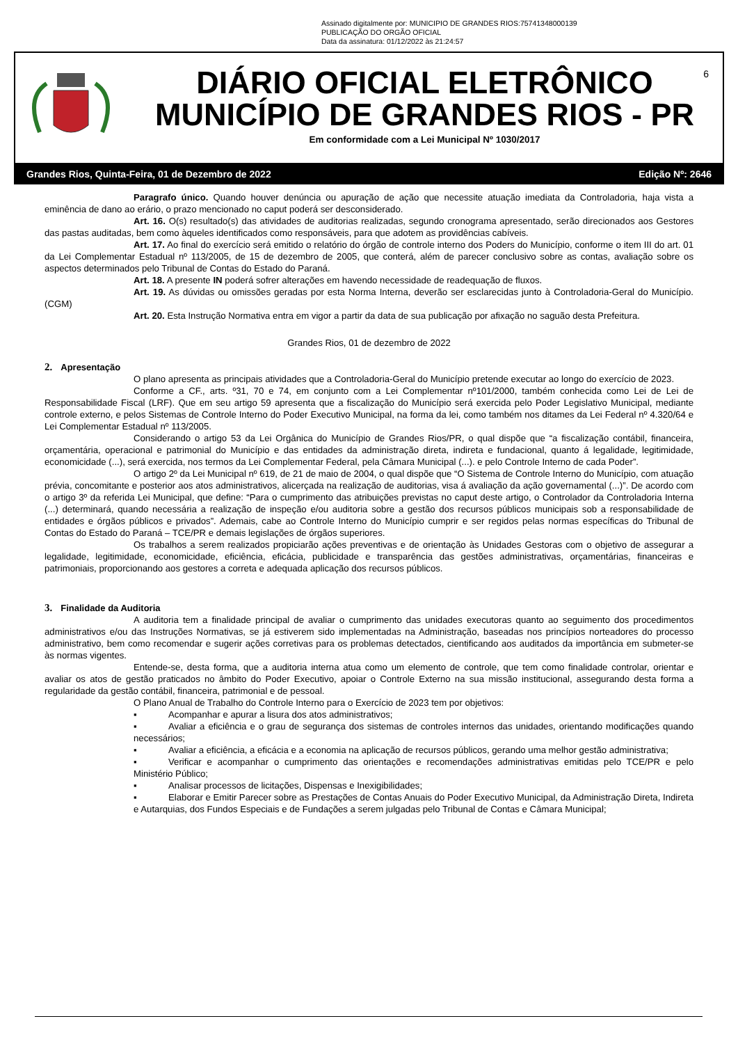Assinado digitalmente por: MUNICIPIO DE GRANDES RIOS:75741348000139
PUBLICAÇÃO DO ORGÃO OFICIAL
Data da assinatura: 01/12/2022 às 21:24:57
DIÁRIO OFICIAL ELETRÔNICO
MUNICÍPIO DE GRANDES RIOS - PR
Em conformidade com a Lei Municipal Nº 1030/2017
6
Grandes Rios, Quinta-Feira, 01 de Dezembro de 2022 Edição Nº: 2646
Paragrafo único. Quando houver denúncia ou apuração de ação que necessite atuação imediata da Controladoria, haja vista a eminência de dano ao erário, o prazo mencionado no caput poderá ser desconsiderado.
Art. 16. O(s) resultado(s) das atividades de auditorias realizadas, segundo cronograma apresentado, serão direcionados aos Gestores das pastas auditadas, bem como àqueles identificados como responsáveis, para que adotem as providências cabíveis.
Art. 17. Ao final do exercício será emitido o relatório do órgão de controle interno dos Poders do Município, conforme o item III do art. 01 da Lei Complementar Estadual nº 113/2005, de 15 de dezembro de 2005, que conterá, além de parecer conclusivo sobre as contas, avaliação sobre os aspectos determinados pelo Tribunal de Contas do Estado do Paraná.
Art. 18. A presente IN poderá sofrer alterações em havendo necessidade de readequação de fluxos.
Art. 19. As dúvidas ou omissões geradas por esta Norma Interna, deverão ser esclarecidas junto à Controladoria-Geral do Município. (CGM)
Art. 20. Esta Instrução Normativa entra em vigor a partir da data de sua publicação por afixação no saguão desta Prefeitura.
Grandes Rios, 01 de dezembro de 2022
2. Apresentação
O plano apresenta as principais atividades que a Controladoria-Geral do Município pretende executar ao longo do exercício de 2023.
Conforme a CF., arts. º31, 70 e 74, em conjunto com a Lei Complementar nº101/2000, também conhecida como Lei de Lei de Responsabilidade Fiscal (LRF). Que em seu artigo 59 apresenta que a fiscalização do Município será exercida pelo Poder Legislativo Municipal, mediante controle externo, e pelos Sistemas de Controle Interno do Poder Executivo Municipal, na forma da lei, como também nos ditames da Lei Federal nº 4.320/64 e Lei Complementar Estadual nº 113/2005.
Considerando o artigo 53 da Lei Orgânica do Município de Grandes Rios/PR, o qual dispõe que “a fiscalização contábil, financeira, orçamentária, operacional e patrimonial do Município e das entidades da administração direta, indireta e fundacional, quanto á legalidade, legitimidade, economicidade (...), será exercida, nos termos da Lei Complementar Federal, pela Câmara Municipal (...). e pelo Controle Interno de cada Poder”.
O artigo 2º da Lei Municipal nº 619, de 21 de maio de 2004, o qual dispõe que “O Sistema de Controle Interno do Município, com atuação prévia, concomitante e posterior aos atos administrativos, alicerçada na realização de auditorias, visa á avaliação da ação governamental (...)”. De acordo com o artigo 3º da referida Lei Municipal, que define: “Para o cumprimento das atribuições previstas no caput deste artigo, o Controlador da Controladoria Interna (...) determinará, quando necessária a realização de inspeção e/ou auditoria sobre a gestão dos recursos públicos municipais sob a responsabilidade de entidades e órgãos públicos e privados”. Ademais, cabe ao Controle Interno do Município cumprir e ser regidos pelas normas específicas do Tribunal de Contas do Estado do Paraná – TCE/PR e demais legislações de órgãos superiores.
Os trabalhos a serem realizados propiciarão ações preventivas e de orientação às Unidades Gestoras com o objetivo de assegurar a legalidade, legitimidade, economicidade, eficiência, eficácia, publicidade e transparência das gestões administrativas, orçamentárias, financeiras e patrimoniais, proporcionando aos gestores a correta e adequada aplicação dos recursos públicos.
3. Finalidade da Auditoria
A auditoria tem a finalidade principal de avaliar o cumprimento das unidades executoras quanto ao seguimento dos procedimentos administrativos e/ou das Instruções Normativas, se já estiverem sido implementadas na Administração, baseadas nos princípios norteadores do processo administrativo, bem como recomendar e sugerir ações corretivas para os problemas detectados, cientificando aos auditados da importância em submeter-se às normas vigentes.
Entende-se, desta forma, que a auditoria interna atua como um elemento de controle, que tem como finalidade controlar, orientar e avaliar os atos de gestão praticados no âmbito do Poder Executivo, apoiar o Controle Externo na sua missão institucional, assegurando desta forma a regularidade da gestão contábil, financeira, patrimonial e de pessoal.
O Plano Anual de Trabalho do Controle Interno para o Exercício de 2023 tem por objetivos:
▪ Acompanhar e apurar a lisura dos atos administrativos;
▪ Avaliar a eficiência e o grau de segurança dos sistemas de controles internos das unidades, orientando modificações quando necessários;
▪ Avaliar a eficiência, a eficácia e a economia na aplicação de recursos públicos, gerando uma melhor gestão administrativa;
▪ Verificar e acompanhar o cumprimento das orientações e recomendações administrativas emitidas pelo TCE/PR e pelo Ministério Público;
▪ Analisar processos de licitações, Dispensas e Inexigibilidades;
▪ Elaborar e Emitir Parecer sobre as Prestações de Contas Anuais do Poder Executivo Municipal, da Administração Direta, Indireta e Autarquias, dos Fundos Especiais e de Fundações a serem julgadas pelo Tribunal de Contas e Câmara Municipal;